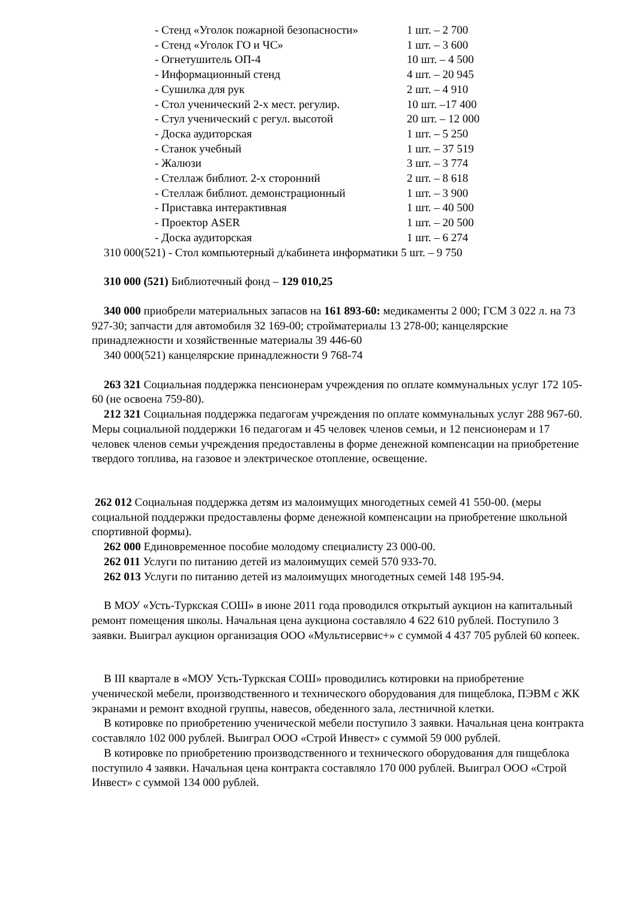- Стенд «Уголок пожарной безопасности» 1 шт. – 2 700
- Стенд «Уголок ГО и ЧС» 1 шт. – 3 600
- Огнетушитель ОП-4 10 шт. – 4 500
- Информационный стенд 4 шт. – 20 945
- Сушилка для рук 2 шт. – 4 910
- Стол ученический 2-х мест. регулир. 10 шт. –17 400
- Стул ученический с регул. высотой 20 шт. – 12 000
- Доска аудиторская 1 шт. – 5 250
- Станок учебный 1 шт. – 37 519
- Жалюзи 3 шт. – 3 774
- Стеллаж библиот. 2-х сторонний 2 шт. – 8 618
- Стеллаж библиот. демонстрационный 1 шт. – 3 900
- Приставка интерактивная 1 шт. – 40 500
- Проектор ASER 1 шт. – 20 500
- Доска аудиторская 1 шт. – 6 274
310 000(521) - Стол компьютерный д/кабинета информатики 5 шт. – 9 750
310 000 (521) Библиотечный фонд – 129 010,25
340 000 приобрели материальных запасов на 161 893-60: медикаменты 2 000; ГСМ 3 022 л. на 73 927-30; запчасти для автомобиля 32 169-00; стройматериалы 13 278-00; канцелярские принадлежности и хозяйственные материалы 39 446-60
340 000(521) канцелярские принадлежности 9 768-74
263 321 Социальная поддержка пенсионерам учреждения по оплате коммунальных услуг 172 105-60 (не освоена 759-80).
212 321 Социальная поддержка педагогам учреждения по оплате коммунальных услуг 288 967-60.
Меры социальной поддержки 16 педагогам и 45 человек членов семьи, и 12 пенсионерам и 17 человек членов семьи учреждения предоставлены в форме денежной компенсации на приобретение твердого топлива, на газовое и электрическое отопление, освещение.
262 012 Социальная поддержка детям из малоимущих многодетных семей 41 550-00. (меры социальной поддержки предоставлены форме денежной компенсации на приобретение школьной спортивной формы).
262 000 Единовременное пособие молодому специалисту 23 000-00.
262 011 Услуги по питанию детей из малоимущих семей 570 933-70.
262 013 Услуги по питанию детей из малоимущих многодетных семей 148 195-94.
В МОУ «Усть-Туркская СОШ» в июне 2011 года проводился открытый аукцион на капитальный ремонт помещения школы. Начальная цена аукциона составляло 4 622 610 рублей. Поступило 3 заявки. Выиграл аукцион организация ООО «Мультисервис+» с суммой 4 437 705 рублей 60 копеек.
В III квартале в «МОУ Усть-Туркская СОШ» проводились котировки на приобретение ученической мебели, производственного и технического оборудования для пищеблока, ПЭВМ с ЖК экранами и ремонт входной группы, навесов, обеденного зала, лестничной клетки.
В котировке по приобретению ученической мебели поступило 3 заявки. Начальная цена контракта составляло 102 000 рублей. Выиграл ООО «Строй Инвест» с суммой 59 000 рублей.
В котировке по приобретению производственного и технического оборудования для пищеблока поступило 4 заявки. Начальная цена контракта составляло 170 000 рублей. Выиграл ООО «Строй Инвест» с суммой 134 000 рублей.